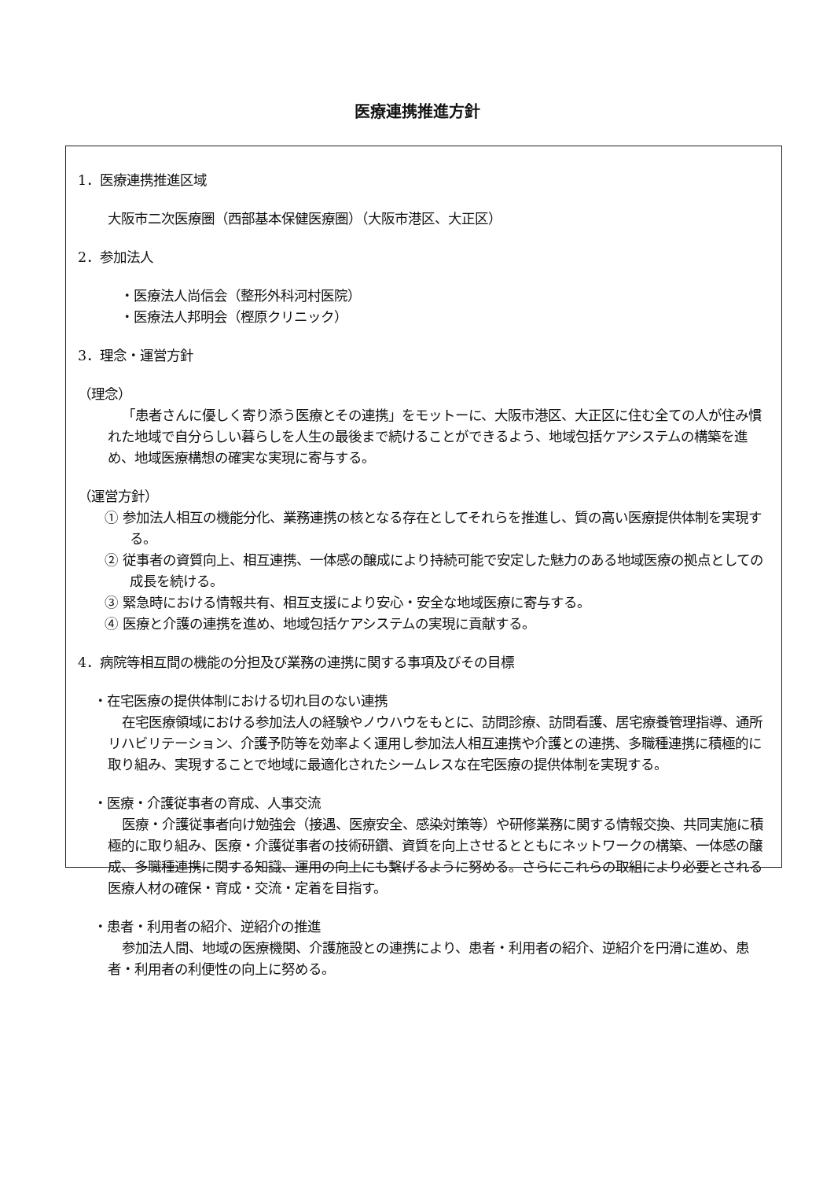医療連携推進方針
1．医療連携推進区域
大阪市二次医療圏（西部基本保健医療圏）（大阪市港区、大正区）
2．参加法人
・医療法人尚信会（整形外科河村医院）
・医療法人邦明会（樫原クリニック）
3．理念・運営方針
（理念）
「患者さんに優しく寄り添う医療とその連携」をモットーに、大阪市港区、大正区に住む全ての人が住み慣れた地域で自分らしい暮らしを人生の最後まで続けることができるよう、地域包括ケアシステムの構築を進め、地域医療構想の確実な実現に寄与する。
（運営方針）
① 参加法人相互の機能分化、業務連携の核となる存在としてそれらを推進し、質の高い医療提供体制を実現する。
② 従事者の資質向上、相互連携、一体感の醸成により持続可能で安定した魅力のある地域医療の拠点としての成長を続ける。
③ 緊急時における情報共有、相互支援により安心・安全な地域医療に寄与する。
④ 医療と介護の連携を進め、地域包括ケアシステムの実現に貢献する。
4．病院等相互間の機能の分担及び業務の連携に関する事項及びその目標
・在宅医療の提供体制における切れ目のない連携
在宅医療領域における参加法人の経験やノウハウをもとに、訪問診療、訪問看護、居宅療養管理指導、通所リハビリテーション、介護予防等を効率よく運用し参加法人相互連携や介護との連携、多職種連携に積極的に取り組み、実現することで地域に最適化されたシームレスな在宅医療の提供体制を実現する。
・医療・介護従事者の育成、人事交流
医療・介護従事者向け勉強会（接遇、医療安全、感染対策等）や研修業務に関する情報交換、共同実施に積極的に取り組み、医療・介護従事者の技術研鑽、資質を向上させるとともにネットワークの構築、一体感の醸成、多職種連携に関する知識、運用の向上にも繋げるように努める。さらにこれらの取組により必要とされる医療人材の確保・育成・交流・定着を目指す。
・患者・利用者の紹介、逆紹介の推進
参加法人間、地域の医療機関、介護施設との連携により、患者・利用者の紹介、逆紹介を円滑に進め、患者・利用者の利便性の向上に努める。